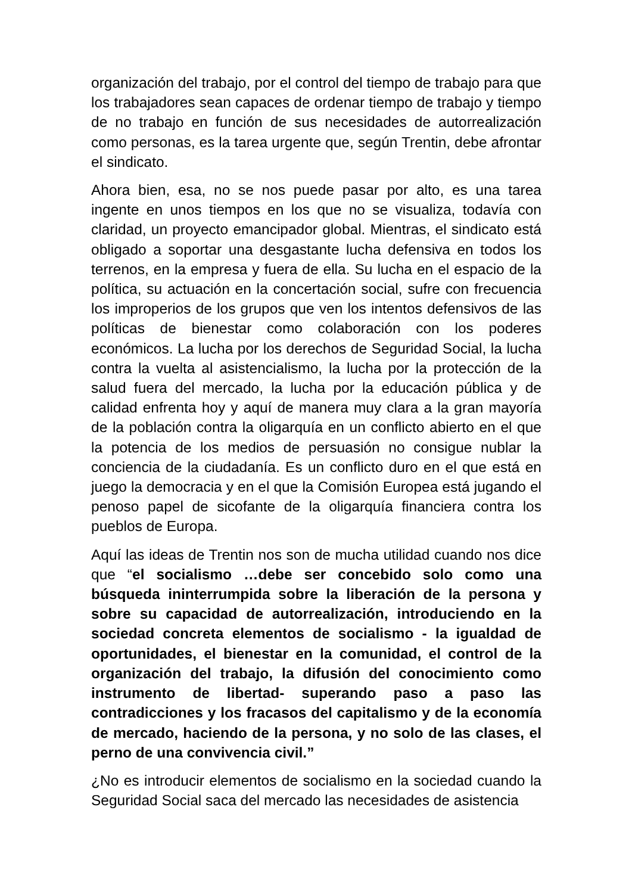organización del trabajo, por el control del tiempo de trabajo para que los trabajadores sean capaces de ordenar tiempo de trabajo y tiempo de no trabajo en función de sus necesidades de autorrealización como personas, es la tarea urgente que, según Trentin, debe afrontar el sindicato.
Ahora bien, esa, no se nos puede pasar por alto, es una tarea ingente en unos tiempos en los que no se visualiza, todavía con claridad, un proyecto emancipador global. Mientras, el sindicato está obligado a soportar una desgastante lucha defensiva en todos los terrenos, en la empresa y fuera de ella. Su lucha en el espacio de la política, su actuación en la concertación social, sufre con frecuencia los improperios de los grupos que ven los intentos defensivos de las políticas de bienestar como colaboración con los poderes económicos. La lucha por los derechos de Seguridad Social, la lucha contra la vuelta al asistencialismo, la lucha por la protección de la salud fuera del mercado, la lucha por la educación pública y de calidad enfrenta hoy y aquí de manera muy clara a la gran mayoría de la población contra la oligarquía en un conflicto abierto en el que la potencia de los medios de persuasión no consigue nublar la conciencia de la ciudadanía. Es un conflicto duro en el que está en juego la democracia y en el que la Comisión Europea está jugando el penoso papel de sicofante de la oligarquía financiera contra los pueblos de Europa.
Aquí las ideas de Trentin nos son de mucha utilidad cuando nos dice que “el socialismo …debe ser concebido solo como una búsqueda ininterrumpida sobre la liberación de la persona y sobre su capacidad de autorrealización, introduciendo en la sociedad concreta elementos de socialismo - la igualdad de oportunidades, el bienestar en la comunidad, el control de la organización del trabajo, la difusión del conocimiento como instrumento de libertad- superando paso a paso las contradicciones y los fracasos del capitalismo y de la economía de mercado, haciendo de la persona, y no solo de las clases, el perno de una convivencia civil.”
¿No es introducir elementos de socialismo en la sociedad cuando la Seguridad Social saca del mercado las necesidades de asistencia